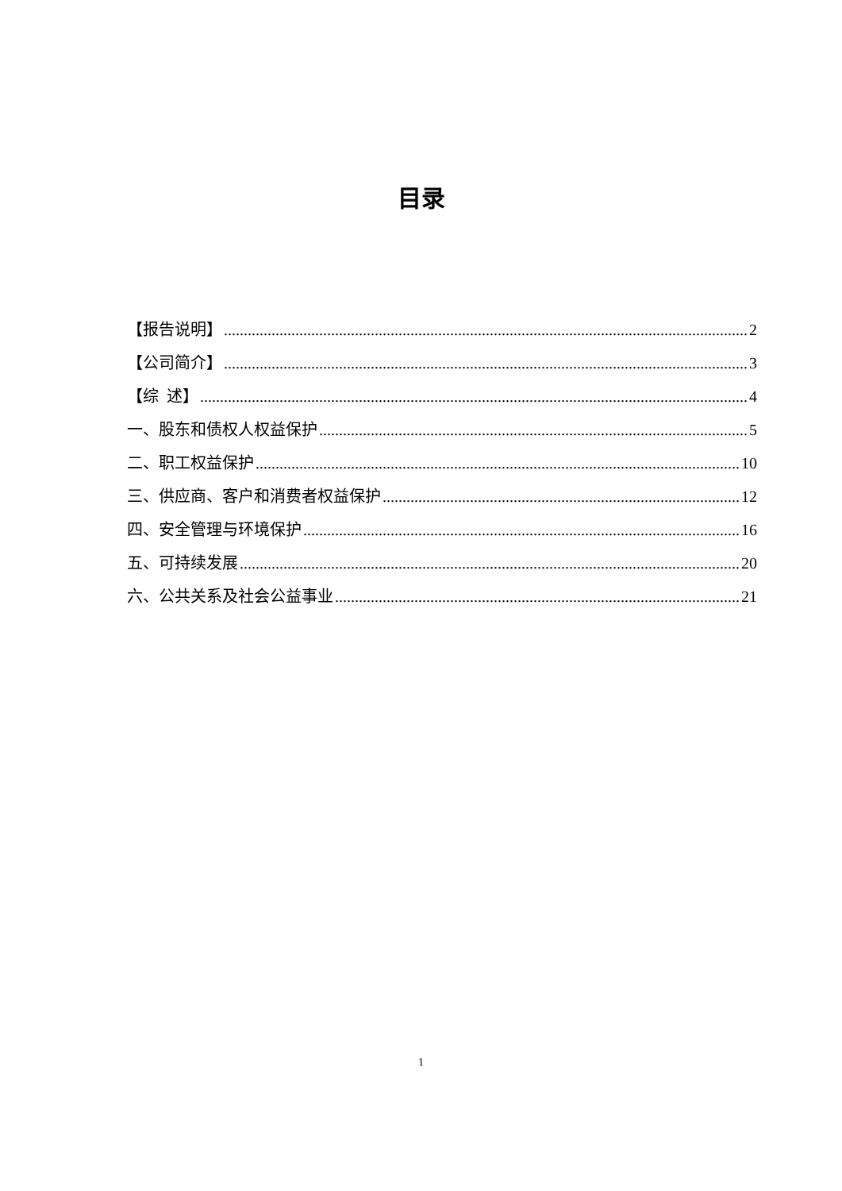目录
【报告说明】 2
【公司简介】 3
【综 述】 4
一、股东和债权人权益保护 5
二、职工权益保护 10
三、供应商、客户和消费者权益保护 12
四、安全管理与环境保护 16
五、可持续发展 20
六、公共关系及社会公益事业 21
1